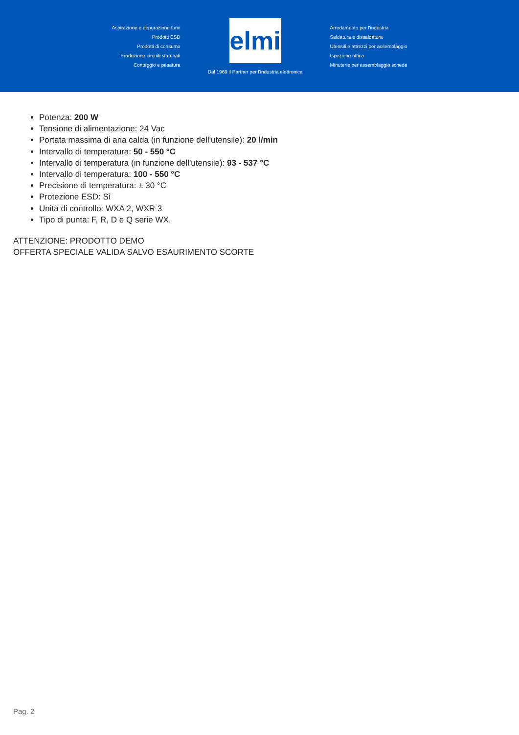Aspirazione e depurazione fumi
Prodotti ESD
Prodotti di consumo
Produzione circuiti stampati
Conteggio e pesatura
elmi
Dal 1969 il Partner per l'industria elettronica
Arredamento per l'industria
Saldatura e dissaldatura
Utensili e attrezzi per assemblaggio
Ispezione ottica
Minuterie per assemblaggio schede
Potenza: 200 W
Tensione di alimentazione: 24 Vac
Portata massima di aria calda (in funzione dell'utensile): 20 l/min
Intervallo di temperatura: 50 - 550 °C
Intervallo di temperatura (in funzione dell'utensile): 93 - 537 °C
Intervallo di temperatura: 100 - 550 °C
Precisione di temperatura: ± 30 °C
Protezione ESD: Sì
Unità di controllo: WXA 2, WXR 3
Tipo di punta: F, R, D e Q serie WX.
ATTENZIONE: PRODOTTO DEMO
OFFERTA SPECIALE VALIDA SALVO ESAURIMENTO SCORTE
Pag. 2